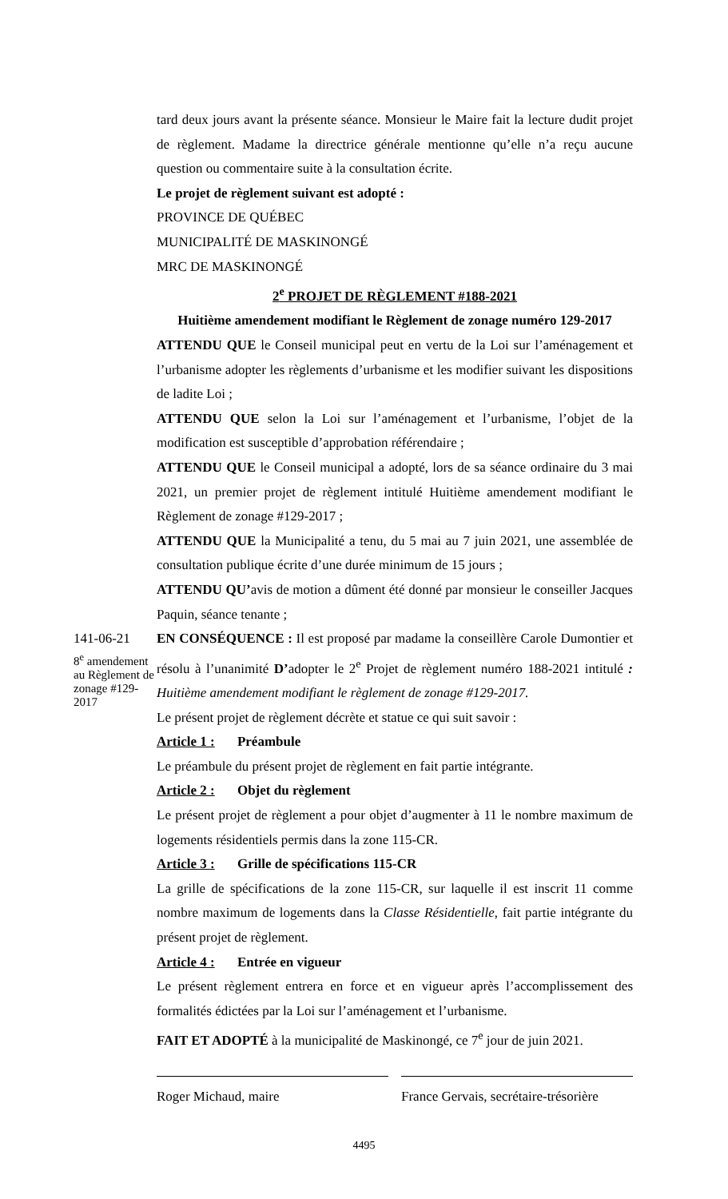tard deux jours avant la présente séance. Monsieur le Maire fait la lecture dudit projet de règlement. Madame la directrice générale mentionne qu’elle n’a reçu aucune question ou commentaire suite à la consultation écrite.
Le projet de règlement suivant est adopté :
PROVINCE DE QUÉBEC
MUNICIPALITÉ DE MASKINONGÉ
MRC DE MASKINONGÉ
2<sup>e</sup> PROJET DE RÈGLEMENT #188-2021
Huitième amendement modifiant le Règlement de zonage numéro 129-2017
ATTENDU QUE le Conseil municipal peut en vertu de la Loi sur l’aménagement et l’urbanisme adopter les règlements d’urbanisme et les modifier suivant les dispositions de ladite Loi ;
ATTENDU QUE selon la Loi sur l’aménagement et l’urbanisme, l’objet de la modification est susceptible d’approbation référendaire ;
ATTENDU QUE le Conseil municipal a adopté, lors de sa séance ordinaire du 3 mai 2021, un premier projet de règlement intitulé Huitième amendement modifiant le Règlement de zonage #129-2017 ;
ATTENDU QUE la Municipalité a tenu, du 5 mai au 7 juin 2021, une assemblée de consultation publique écrite d’une durée minimum de 15 jours ;
ATTENDU QU’avis de motion a dûment été donné par monsieur le conseiller Jacques Paquin, séance tenante ;
141-06-21
8<sup>e</sup> amendement au Règlement de zonage #129-2017
EN CONSÉQUENCE : Il est proposé par madame la conseillère Carole Dumontier et résolu à l’unanimité D’adopter le 2<sup>e</sup> Projet de règlement numéro 188-2021 intitulé : Huitième amendement modifiant le règlement de zonage #129-2017.
Le présent projet de règlement décrète et statue ce qui suit savoir :
Article 1 : Préambule
Le préambule du présent projet de règlement en fait partie intégrante.
Article 2 : Objet du règlement
Le présent projet de règlement a pour objet d’augmenter à 11 le nombre maximum de logements résidentiels permis dans la zone 115-CR.
Article 3 : Grille de spécifications 115-CR
La grille de spécifications de la zone 115-CR, sur laquelle il est inscrit 11 comme nombre maximum de logements dans la Classe Résidentielle, fait partie intégrante du présent projet de règlement.
Article 4 : Entrée en vigueur
Le présent règlement entrera en force et en vigueur après l’accomplissement des formalités édictées par la Loi sur l’aménagement et l’urbanisme.
FAIT ET ADOPTÉ à la municipalité de Maskinongé, ce 7<sup>e</sup> jour de juin 2021.
Roger Michaud, maire France Gervais, secrétaire-trésorière
4495